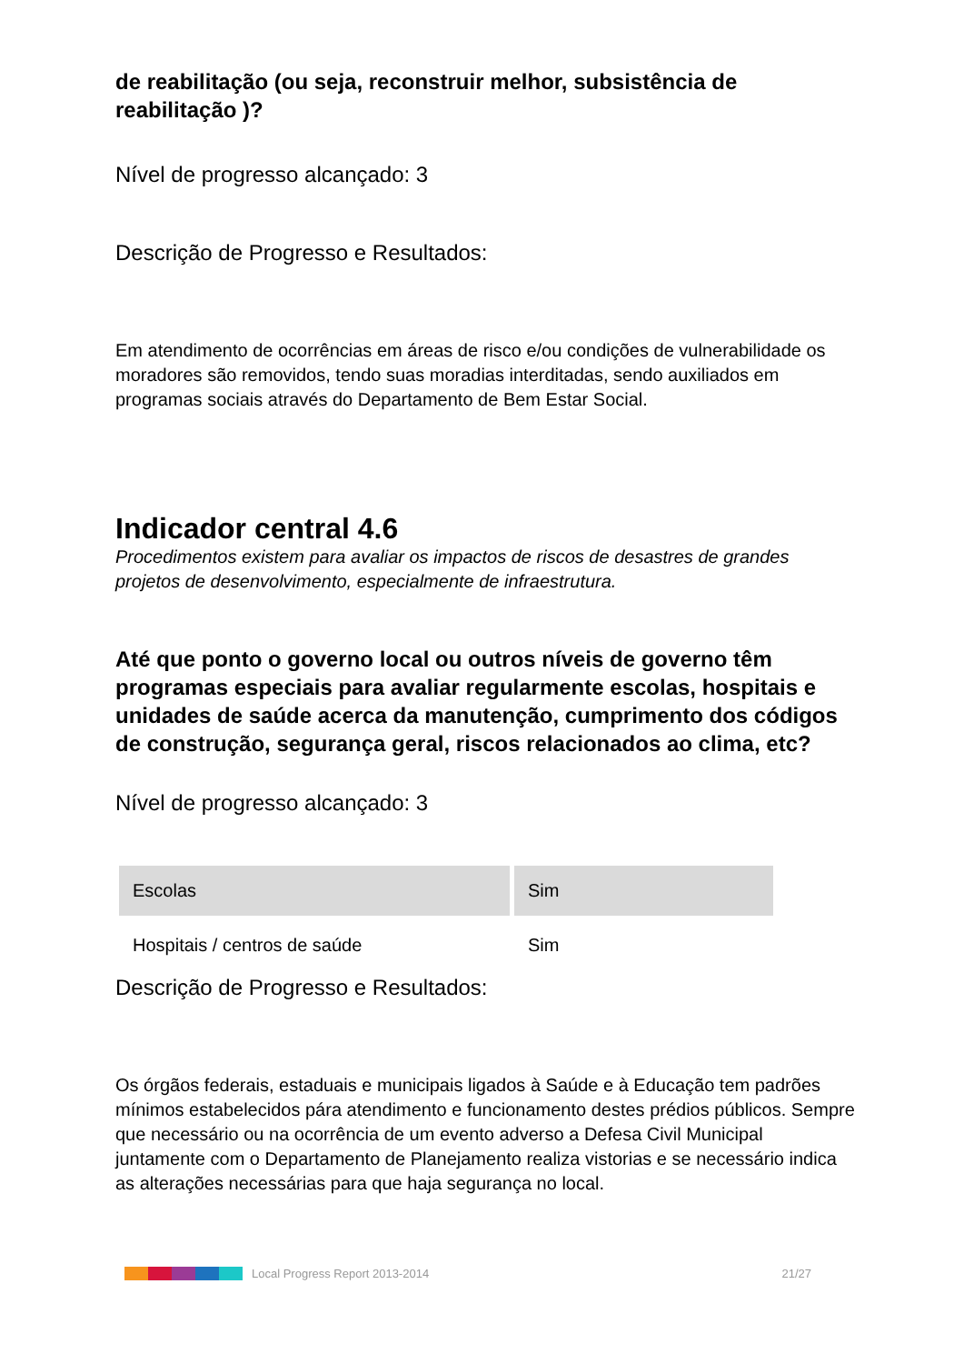de reabilitação (ou seja, reconstruir melhor, subsistência de reabilitação )?
Nível de progresso alcançado: 3
Descrição de Progresso e Resultados:
Em atendimento de ocorrências em áreas de risco e/ou condições de vulnerabilidade os moradores são removidos, tendo suas moradias interditadas, sendo auxiliados em programas sociais através do Departamento de Bem Estar Social.
Indicador central 4.6
Procedimentos existem para avaliar os impactos de riscos de desastres de grandes projetos de desenvolvimento, especialmente de infraestrutura.
Até que ponto o governo local ou outros níveis de governo têm programas especiais para avaliar regularmente escolas, hospitais e unidades de saúde acerca da manutenção, cumprimento dos códigos de construção, segurança geral, riscos relacionados ao clima, etc?
Nível de progresso alcançado: 3
| Escolas | Sim |
| Hospitais / centros de saúde | Sim |
Descrição de Progresso e Resultados:
Os órgãos federais, estaduais e municipais ligados à Saúde e à Educação tem padrões mínimos estabelecidos pára atendimento e funcionamento destes prédios públicos. Sempre que necessário ou na ocorrência de um evento adverso a Defesa Civil Municipal juntamente com o Departamento de Planejamento realiza vistorias e se necessário indica as alterações necessárias para que haja segurança no local.
Local Progress Report 2013-2014 21/27